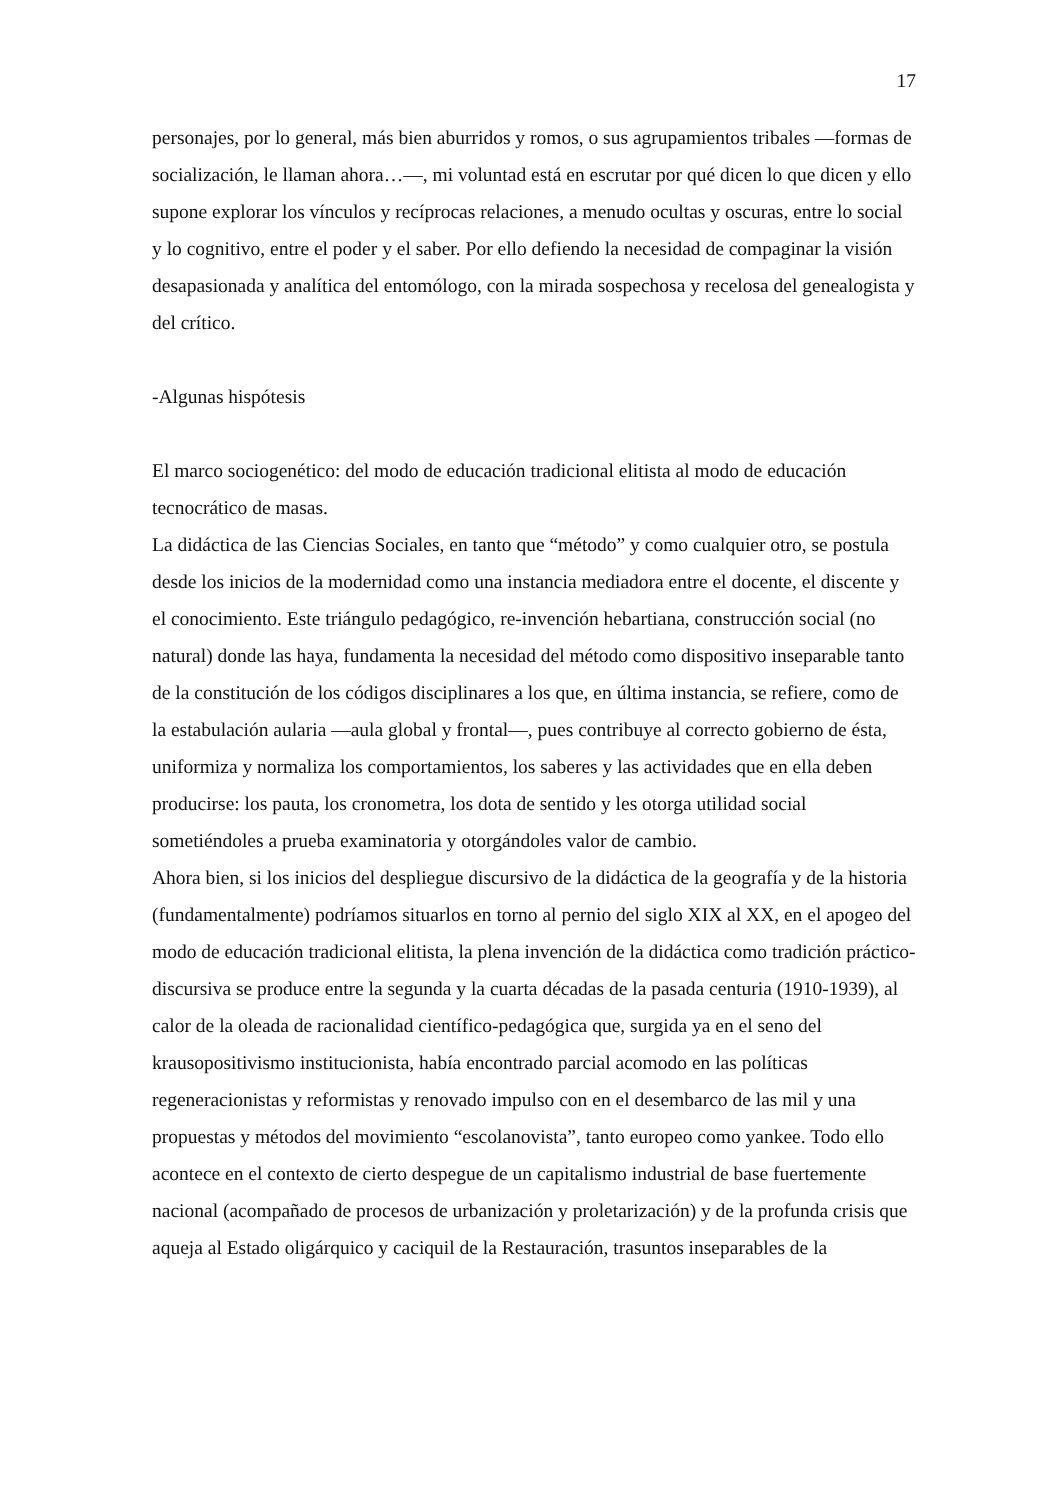17
personajes, por lo general, más bien aburridos y romos, o sus agrupamientos tribales —formas de socialización, le llaman ahora…—, mi voluntad está en escrutar por qué dicen lo que dicen y ello supone explorar los vínculos y recíprocas relaciones, a menudo ocultas y oscuras, entre lo social y lo cognitivo, entre el poder y el saber. Por ello defiendo la necesidad de compaginar la visión desapasionada y analítica del entomólogo, con la mirada sospechosa y recelosa del genealogista y del crítico.
-Algunas hispótesis
El marco sociogenético: del modo de educación tradicional elitista al modo de educación tecnocrático de masas.
La didáctica de las Ciencias Sociales, en tanto que “método” y como cualquier otro, se postula desde los inicios de la modernidad como una instancia mediadora entre el docente, el discente y el conocimiento. Este triángulo pedagógico, re-invención hebartiana, construcción social (no natural) donde las haya, fundamenta la necesidad del método como dispositivo inseparable tanto de la constitución de los códigos disciplinares a los que, en última instancia, se refiere, como de la estabulación aularia —aula global y frontal—, pues contribuye al correcto gobierno de ésta, uniformiza y normaliza los comportamientos, los saberes y las actividades que en ella deben producirse: los pauta, los cronometra, los dota de sentido y les otorga utilidad social sometiéndoles a prueba examinatoria y otorgándoles valor de cambio.
Ahora bien, si los inicios del despliegue discursivo de la didáctica de la geografía y de la historia (fundamentalmente) podríamos situarlos en torno al pernio del siglo XIX al XX, en el apogeo del modo de educación tradicional elitista, la plena invención de la didáctica como tradición práctico-discursiva se produce entre la segunda y la cuarta décadas de la pasada centuria (1910-1939), al calor de la oleada de racionalidad científico-pedagógica que, surgida ya en el seno del krausopositivismo institucionista, había encontrado parcial acomodo en las políticas regeneracionistas y reformistas y renovado impulso con en el desembarco de las mil y una propuestas y métodos del movimiento “escolanovista”, tanto europeo como yankee. Todo ello acontece en el contexto de cierto despegue de un capitalismo industrial de base fuertemente nacional (acompañado de procesos de urbanización y proletarización) y de la profunda crisis que aqueja al Estado oligárquico y caciquil de la Restauración, trasuntos inseparables de la